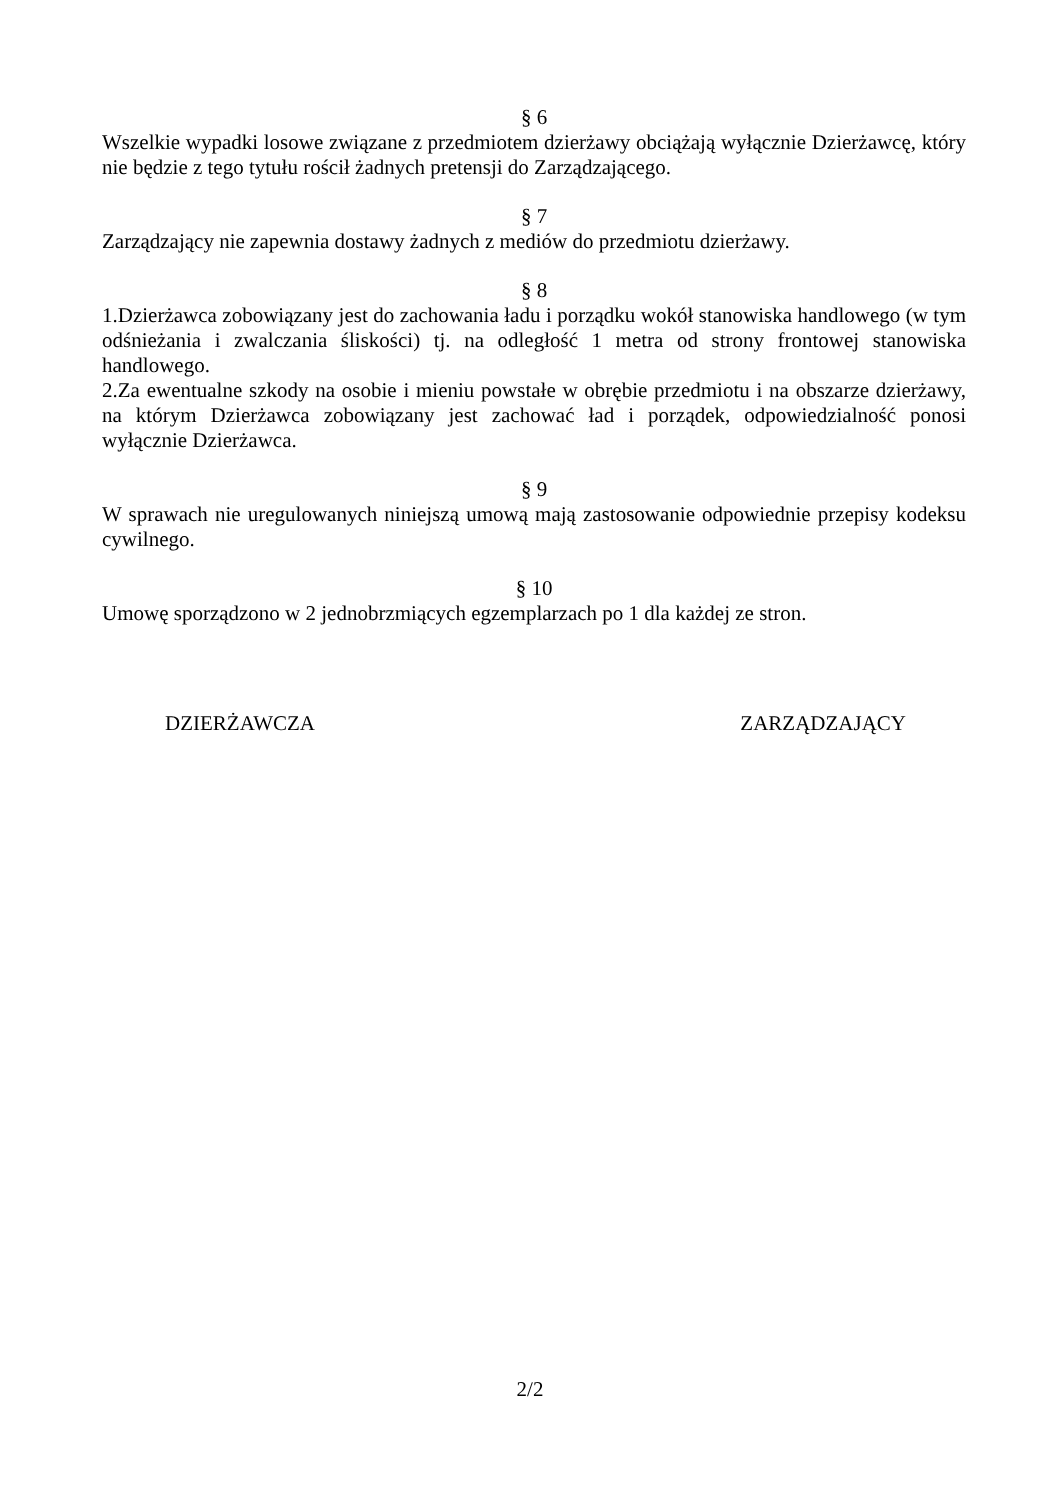§ 6
Wszelkie wypadki losowe związane z przedmiotem dzierżawy obciążają wyłącznie Dzierżawcę, który nie będzie z tego tytułu rościł żadnych pretensji do Zarządzającego.
§ 7
Zarządzający nie zapewnia dostawy żadnych z mediów do przedmiotu dzierżawy.
§ 8
1.Dzierżawca zobowiązany jest do zachowania ładu i porządku wokół stanowiska handlowego (w tym odśnieżania i zwalczania śliskości) tj. na odległość 1 metra od strony frontowej stanowiska handlowego.
2.Za ewentualne szkody na osobie i mieniu powstałe w obrębie przedmiotu i na obszarze dzierżawy, na którym Dzierżawca zobowiązany jest zachować ład i porządek, odpowiedzialność ponosi wyłącznie Dzierżawca.
§ 9
W sprawach nie uregulowanych niniejszą umową mają zastosowanie odpowiednie przepisy kodeksu cywilnego.
§ 10
Umowę sporządzono w 2 jednobrzmiących egzemplarzach po 1 dla każdej ze stron.
DZIERŻAWCZA ZARZĄDZAJĄCY
2/2